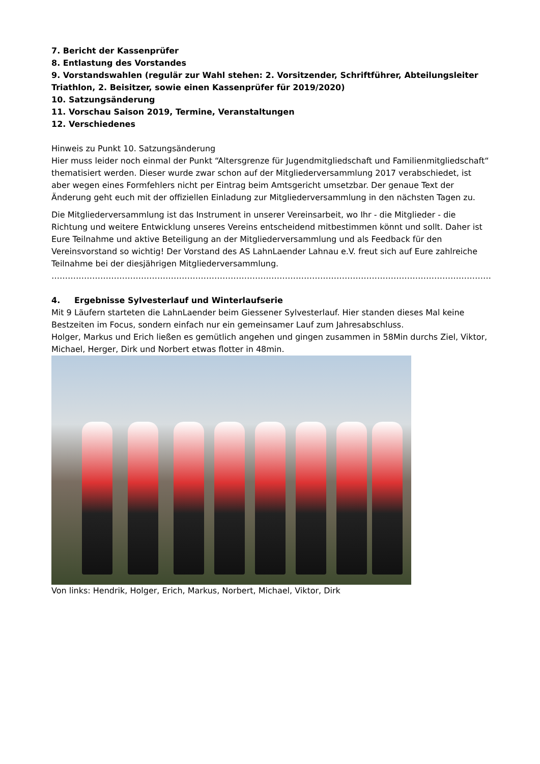7. Bericht der Kassenprüfer
8. Entlastung des Vorstandes
9. Vorstandswahlen (regulär zur Wahl stehen: 2. Vorsitzender, Schriftführer, Abteilungsleiter Triathlon, 2. Beisitzer, sowie einen Kassenprüfer für 2019/2020)
10. Satzungsänderung
11. Vorschau Saison 2019, Termine, Veranstaltungen
12. Verschiedenes
Hinweis zu Punkt 10. Satzungsänderung
Hier muss leider noch einmal der Punkt “Altersgrenze für Jugendmitgliedschaft und Familienmitgliedschaft“ thematisiert werden. Dieser wurde zwar schon auf der Mitgliederversammlung 2017 verabschiedet, ist aber wegen eines Formfehlers nicht per Eintrag beim Amtsgericht umsetzbar. Der genaue Text der Änderung geht euch mit der offiziellen Einladung zur Mitgliederversammlung in den nächsten Tagen zu.
Die Mitgliederversammlung ist das Instrument in unserer Vereinsarbeit, wo Ihr - die Mitglieder - die Richtung und weitere Entwicklung unseres Vereins entscheidend mitbestimmen könnt und sollt. Daher ist Eure Teilnahme und aktive Beteiligung an der Mitgliederversammlung und als Feedback für den Vereinsvorstand so wichtig! Der Vorstand des AS LahnLaender Lahnau e.V. freut sich auf Eure zahlreiche Teilnahme bei der diesjährigen Mitgliederversammlung.
……………………………………………………………………………………………………………………………………………………………
4. Ergebnisse Sylvesterlauf und Winterlaufserie
Mit 9 Läufern starteten die LahnLaender beim Giessener Sylvesterlauf. Hier standen dieses Mal keine Bestzeiten im Focus, sondern einfach nur ein gemeinsamer Lauf zum Jahresabschluss.
Holger, Markus und Erich ließen es gemütlich angehen und gingen zusammen in 58Min durchs Ziel, Viktor, Michael, Herger, Dirk und Norbert etwas flotter in 48min.
Von links: Hendrik, Holger, Erich, Markus, Norbert, Michael, Viktor, Dirk